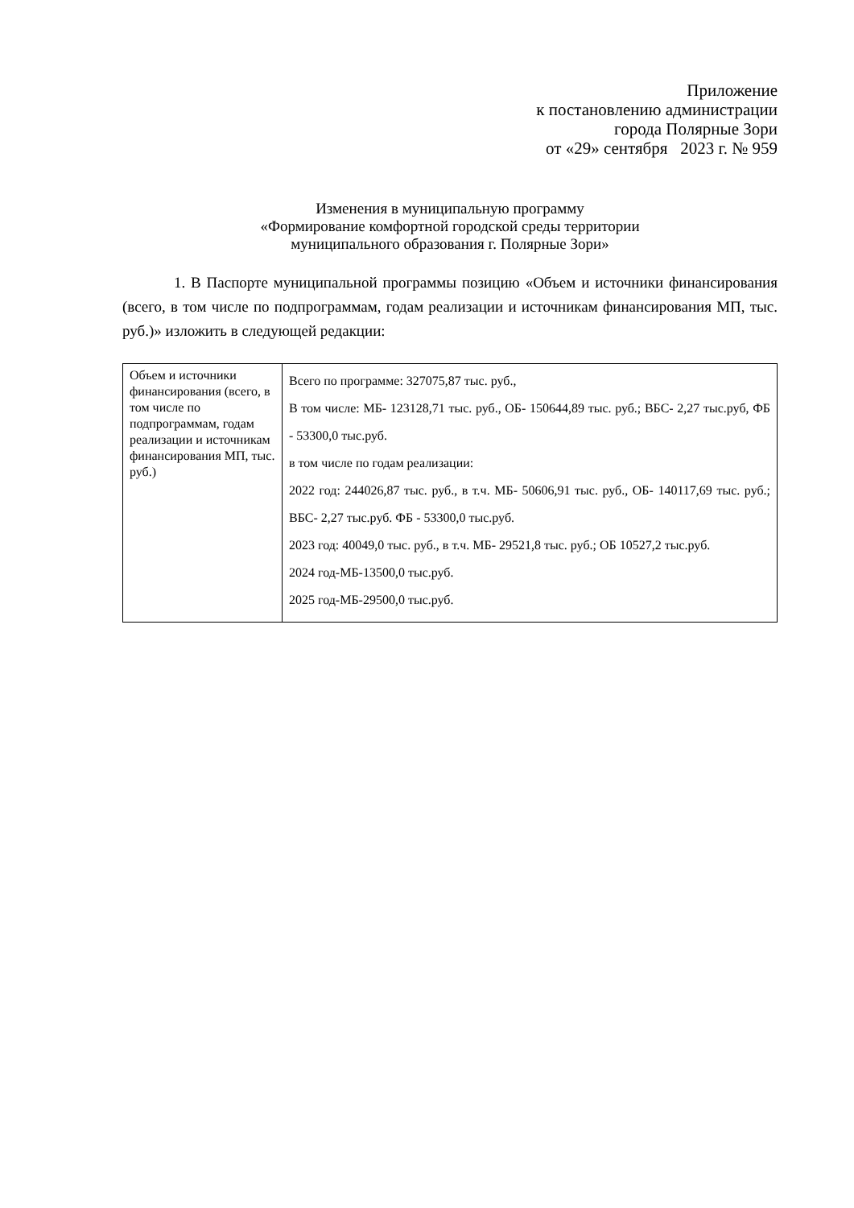Приложение
к постановлению администрации
города Полярные Зори
от «29» сентября 2023 г. № 959
Изменения в муниципальную программу
«Формирование комфортной городской среды территории
муниципального образования г. Полярные Зори»
1. В Паспорте муниципальной программы позицию «Объем и источники финансирования (всего, в том числе по подпрограммам, годам реализации и источникам финансирования МП, тыс. руб.)» изложить в следующей редакции:
| Объем и источники финансирования (всего, в том числе по подпрограммам, годам реализации и источникам финансирования МП, тыс. руб.) | Всего по программе: 327075,87 тыс. руб., В том числе: МБ- 123128,71 тыс. руб., ОБ- 150644,89 тыс. руб.; ВБС- 2,27 тыс.руб, ФБ - 53300,0 тыс.руб. в том числе по годам реализации: 2022 год: 244026,87 тыс. руб., в т.ч. МБ- 50606,91 тыс. руб., ОБ- 140117,69 тыс. руб.; ВБС- 2,27 тыс.руб. ФБ - 53300,0 тыс.руб. 2023 год: 40049,0 тыс. руб., в т.ч. МБ- 29521,8 тыс. руб.; ОБ 10527,2 тыс.руб. 2024 год-МБ-13500,0 тыс.руб. 2025 год-МБ-29500,0 тыс.руб. |